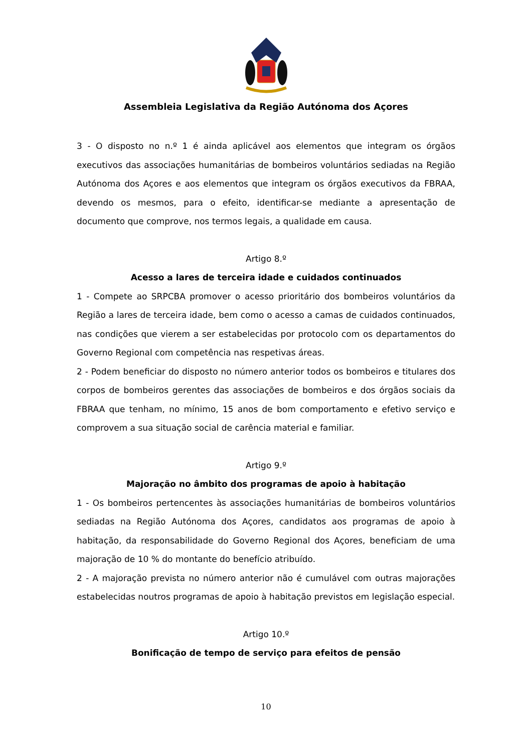Assembleia Legislativa da Região Autónoma dos Açores
3 - O disposto no n.º 1 é ainda aplicável aos elementos que integram os órgãos executivos das associações humanitárias de bombeiros voluntários sediadas na Região Autónoma dos Açores e aos elementos que integram os órgãos executivos da FBRAA, devendo os mesmos, para o efeito, identificar-se mediante a apresentação de documento que comprove, nos termos legais, a qualidade em causa.
Artigo 8.º
Acesso a lares de terceira idade e cuidados continuados
1 - Compete ao SRPCBA promover o acesso prioritário dos bombeiros voluntários da Região a lares de terceira idade, bem como o acesso a camas de cuidados continuados, nas condições que vierem a ser estabelecidas por protocolo com os departamentos do Governo Regional com competência nas respetivas áreas.
2 - Podem beneficiar do disposto no número anterior todos os bombeiros e titulares dos corpos de bombeiros gerentes das associações de bombeiros e dos órgãos sociais da FBRAA que tenham, no mínimo, 15 anos de bom comportamento e efetivo serviço e comprovem a sua situação social de carência material e familiar.
Artigo 9.º
Majoração no âmbito dos programas de apoio à habitação
1 - Os bombeiros pertencentes às associações humanitárias de bombeiros voluntários sediadas na Região Autónoma dos Açores, candidatos aos programas de apoio à habitação, da responsabilidade do Governo Regional dos Açores, beneficiam de uma majoração de 10 % do montante do benefício atribuído.
2 - A majoração prevista no número anterior não é cumulável com outras majorações estabelecidas noutros programas de apoio à habitação previstos em legislação especial.
Artigo 10.º
Bonificação de tempo de serviço para efeitos de pensão
10